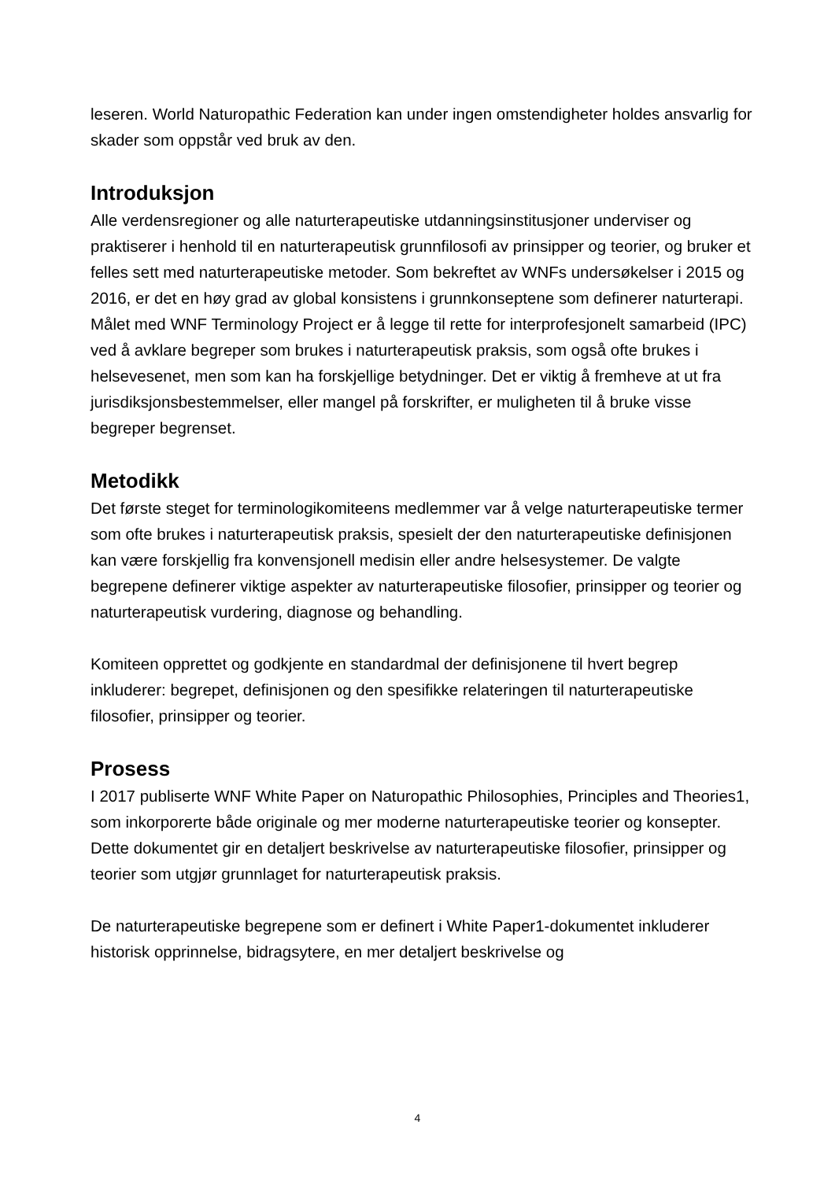leseren. World Naturopathic Federation kan under ingen omstendigheter holdes ansvarlig for skader som oppstår ved bruk av den.
Introduksjon
Alle verdensregioner og alle naturterapeutiske utdanningsinstitusjoner underviser og praktiserer i henhold til en naturterapeutisk grunnfilosofi av prinsipper og teorier, og bruker et felles sett med naturterapeutiske metoder. Som bekreftet av WNFs undersøkelser i 2015 og 2016, er det en høy grad av global konsistens i grunnkonseptene som definerer naturterapi.
Målet med WNF Terminology Project er å legge til rette for interprofesjonelt samarbeid (IPC) ved å avklare begreper som brukes i naturterapeutisk praksis, som også ofte brukes i helsevesenet, men som kan ha forskjellige betydninger. Det er viktig å fremheve at ut fra jurisdiksjonsbestemmelser, eller mangel på forskrifter, er muligheten til å bruke visse begreper begrenset.
Metodikk
Det første steget for terminologikomiteens medlemmer var å velge naturterapeutiske termer som ofte brukes i naturterapeutisk praksis, spesielt der den naturterapeutiske definisjonen kan være forskjellig fra konvensjonell medisin eller andre helsesystemer. De valgte begrepene definerer viktige aspekter av naturterapeutiske filosofier, prinsipper og teorier og naturterapeutisk vurdering, diagnose og behandling.
Komiteen opprettet og godkjente en standardmal der definisjonene til hvert begrep inkluderer: begrepet, definisjonen og den spesifikke relateringen til naturterapeutiske filosofier, prinsipper og teorier.
Prosess
I 2017 publiserte WNF White Paper on Naturopathic Philosophies, Principles and Theories1, som inkorporerte både originale og mer moderne naturterapeutiske teorier og konsepter. Dette dokumentet gir en detaljert beskrivelse av naturterapeutiske filosofier, prinsipper og teorier som utgjør grunnlaget for naturterapeutisk praksis.
De naturterapeutiske begrepene som er definert i White Paper1-dokumentet inkluderer historisk opprinnelse, bidragsytere, en mer detaljert beskrivelse og
4